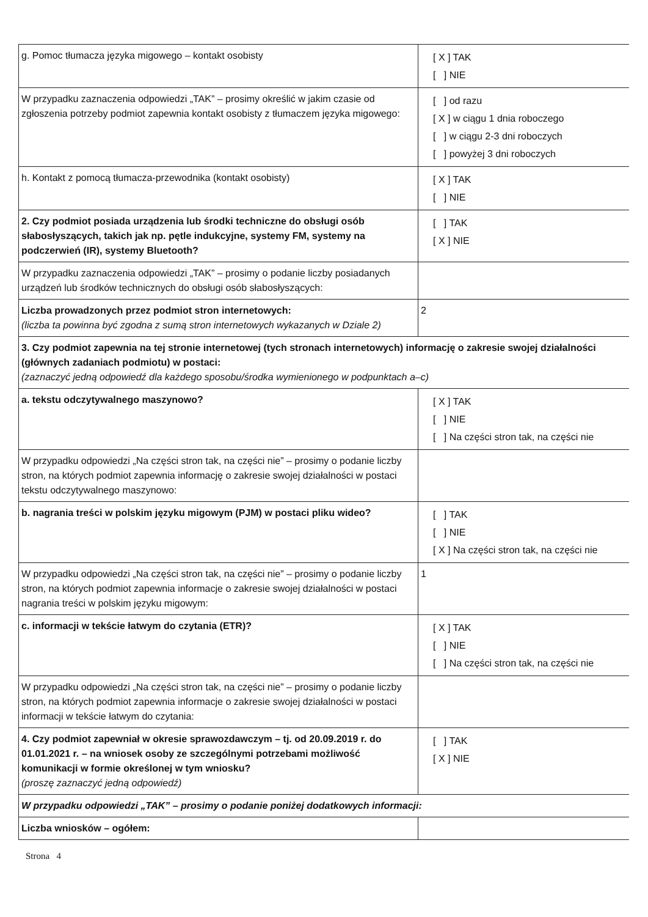| g. Pomoc tłumacza języka migowego – kontakt osobisty | [ X ] TAK [ ] NIE |
| W przypadku zaznaczenia odpowiedzi „TAK” – prosimy określić w jakim czasie od zgłoszenia potrzeby podmiot zapewnia kontakt osobisty z tłumaczem języka migowego: | [ ] od razu [ X ] w ciągu 1 dnia roboczego [ ] w ciągu 2-3 dni roboczych [ ] powyżej 3 dni roboczych |
| h. Kontakt z pomocą tłumacza-przewodnika (kontakt osobisty) | [ X ] TAK [ ] NIE |
| 2. Czy podmiot posiada urządzenia lub środki techniczne do obsługi osób słabosłyszących, takich jak np. pętle indukcyjne, systemy FM, systemy na podczerwień (IR), systemy Bluetooth? | [ ] TAK [ X ] NIE |
| W przypadku zaznaczenia odpowiedzi „TAK” – prosimy o podanie liczby posiadanych urządzeń lub środków technicznych do obsługi osób słabosłyszących: | |
| Liczba prowadzonych przez podmiot stron internetowych: (liczba ta powinna być zgodna z sumą stron internetowych wykazanych w Dziale 2) | 2 |
| 3. Czy podmiot zapewnia na tej stronie internetowej (tych stronach internetowych) informację o zakresie swojej działalności (głównych zadaniach podmiotu) w postaci: (zaznaczyć jedną odpowiedź dla każdego sposobu/środka wymienionego w podpunktach a–c) | |
| a. tekstu odczytywalnego maszynowo? | [ X ] TAK [ ] NIE [ ] Na części stron tak, na części nie |
| W przypadku odpowiedzi „Na części stron tak, na części nie” – prosimy o podanie liczby stron, na których podmiot zapewnia informację o zakresie swojej działalności w postaci tekstu odczytywalnego maszynowo: | |
| b. nagrania treści w polskim języku migowym (PJM) w postaci pliku wideo? | [ ] TAK [ ] NIE [ X ] Na części stron tak, na części nie |
| W przypadku odpowiedzi „Na części stron tak, na części nie” – prosimy o podanie liczby stron, na których podmiot zapewnia informacje o zakresie swojej działalności w postaci nagrania treści w polskim języku migowym: | 1 |
| c. informacji w tekście łatwym do czytania (ETR)? | [ X ] TAK [ ] NIE [ ] Na części stron tak, na części nie |
| W przypadku odpowiedzi „Na części stron tak, na części nie” – prosimy o podanie liczby stron, na których podmiot zapewnia informacje o zakresie swojej działalności w postaci informacji w tekście łatwym do czytania: | |
| 4. Czy podmiot zapewniał w okresie sprawozdawczym – tj. od 20.09.2019 r. do 01.01.2021 r. – na wniosek osoby ze szczególnymi potrzebami możliwość komunikacji w formie określonej w tym wniosku? (proszę zaznaczyć jedną odpowiedź) | [ ] TAK [ X ] NIE |
| W przypadku odpowiedzi „TAK” – prosimy o podanie poniżej dodatkowych informacji: | |
| Liczba wniosków – ogółem: | |
Strona 4